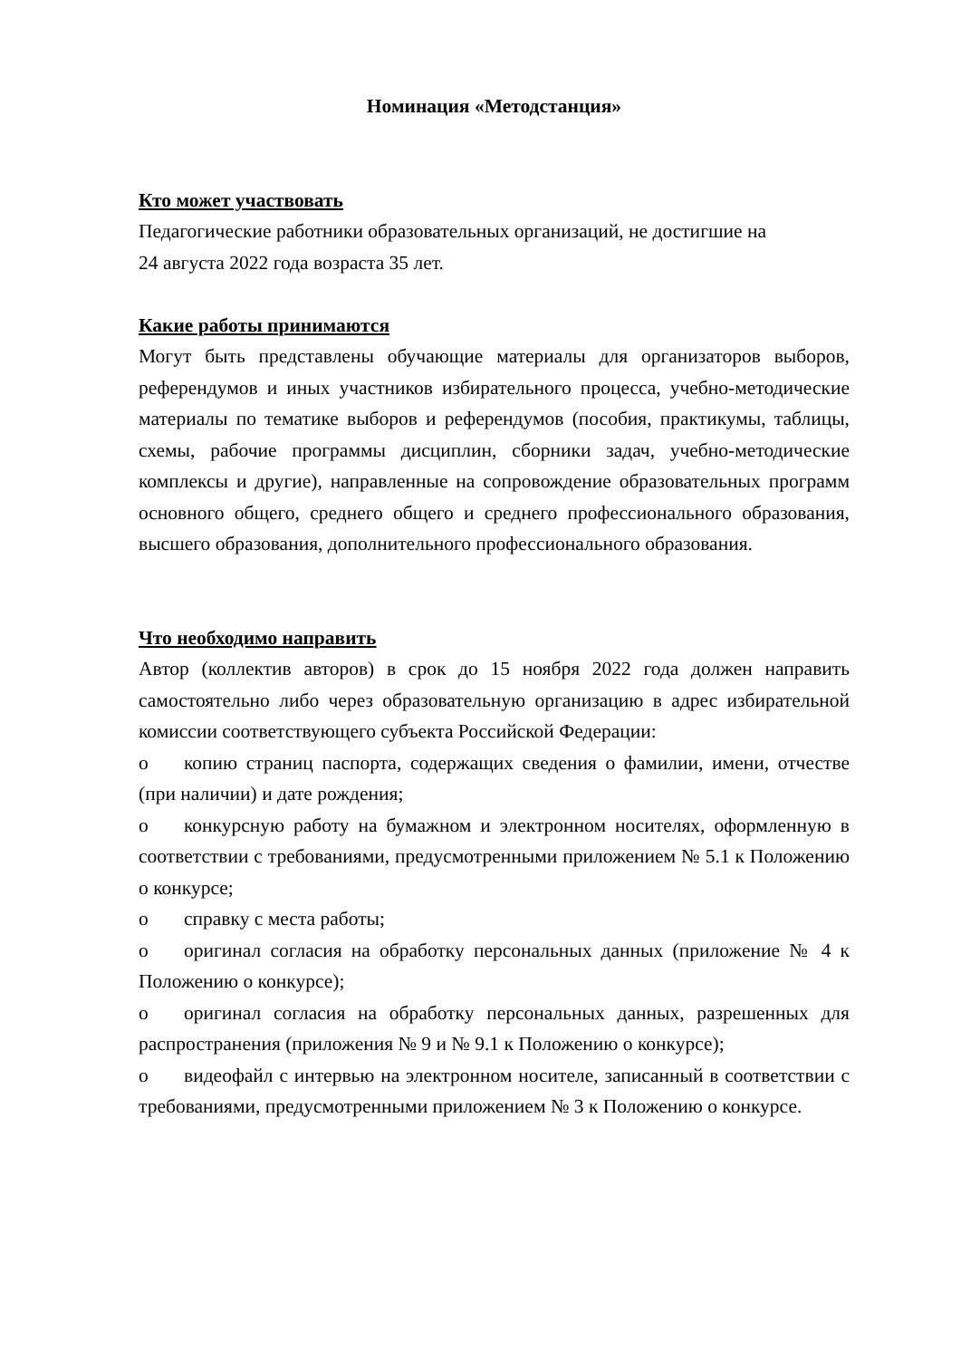Номинация «Методстанция»
Кто может участвовать
Педагогические работники образовательных организаций, не достигшие на 24 августа 2022 года возраста 35 лет.
Какие работы принимаются
Могут быть представлены обучающие материалы для организаторов выборов, референдумов и иных участников избирательного процесса, учебно-методические материалы по тематике выборов и референдумов (пособия, практикумы, таблицы, схемы, рабочие программы дисциплин, сборники задач, учебно-методические комплексы и другие), направленные на сопровождение образовательных программ основного общего, среднего общего и среднего профессионального образования, высшего образования, дополнительного профессионального образования.
Что необходимо направить
Автор (коллектив авторов) в срок до 15 ноября 2022 года должен направить самостоятельно либо через образовательную организацию в адрес избирательной комиссии соответствующего субъекта Российской Федерации:
o копию страниц паспорта, содержащих сведения о фамилии, имени, отчестве (при наличии) и дате рождения;
o конкурсную работу на бумажном и электронном носителях, оформленную в соответствии с требованиями, предусмотренными приложением № 5.1 к Положению о конкурсе;
o справку с места работы;
o оригинал согласия на обработку персональных данных (приложение № 4 к Положению о конкурсе);
o оригинал согласия на обработку персональных данных, разрешенных для распространения (приложения № 9 и № 9.1 к Положению о конкурсе);
o видеофайл с интервью на электронном носителе, записанный в соответствии с требованиями, предусмотренными приложением № 3 к Положению о конкурсе.